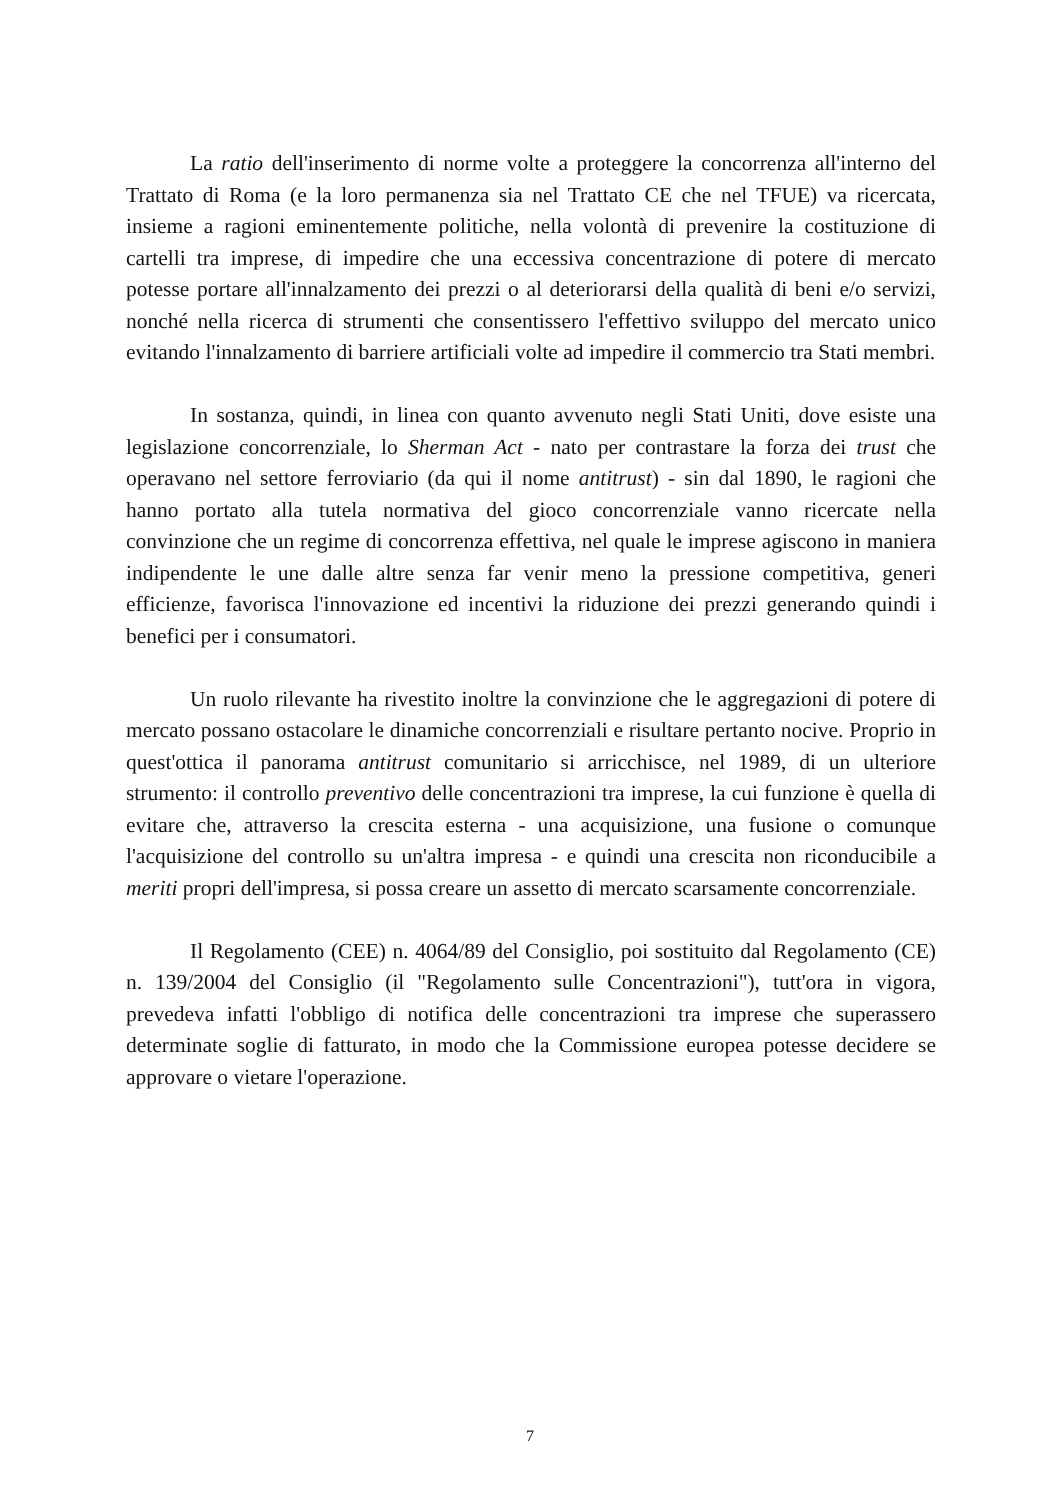La ratio dell'inserimento di norme volte a proteggere la concorrenza all'interno del Trattato di Roma (e la loro permanenza sia nel Trattato CE che nel TFUE) va ricercata, insieme a ragioni eminentemente politiche, nella volontà di prevenire la costituzione di cartelli tra imprese, di impedire che una eccessiva concentrazione di potere di mercato potesse portare all'innalzamento dei prezzi o al deteriorarsi della qualità di beni e/o servizi, nonché nella ricerca di strumenti che consentissero l'effettivo sviluppo del mercato unico evitando l'innalzamento di barriere artificiali volte ad impedire il commercio tra Stati membri.
In sostanza, quindi, in linea con quanto avvenuto negli Stati Uniti, dove esiste una legislazione concorrenziale, lo Sherman Act - nato per contrastare la forza dei trust che operavano nel settore ferroviario (da qui il nome antitrust) - sin dal 1890, le ragioni che hanno portato alla tutela normativa del gioco concorrenziale vanno ricercate nella convinzione che un regime di concorrenza effettiva, nel quale le imprese agiscono in maniera indipendente le une dalle altre senza far venir meno la pressione competitiva, generi efficienze, favorisca l'innovazione ed incentivi la riduzione dei prezzi generando quindi i benefici per i consumatori.
Un ruolo rilevante ha rivestito inoltre la convinzione che le aggregazioni di potere di mercato possano ostacolare le dinamiche concorrenziali e risultare pertanto nocive. Proprio in quest'ottica il panorama antitrust comunitario si arricchisce, nel 1989, di un ulteriore strumento: il controllo preventivo delle concentrazioni tra imprese, la cui funzione è quella di evitare che, attraverso la crescita esterna - una acquisizione, una fusione o comunque l'acquisizione del controllo su un'altra impresa - e quindi una crescita non riconducibile a meriti propri dell'impresa, si possa creare un assetto di mercato scarsamente concorrenziale.
Il Regolamento (CEE) n. 4064/89 del Consiglio, poi sostituito dal Regolamento (CE) n. 139/2004 del Consiglio (il "Regolamento sulle Concentrazioni"), tutt'ora in vigora, prevedeva infatti l'obbligo di notifica delle concentrazioni tra imprese che superassero determinate soglie di fatturato, in modo che la Commissione europea potesse decidere se approvare o vietare l'operazione.
7